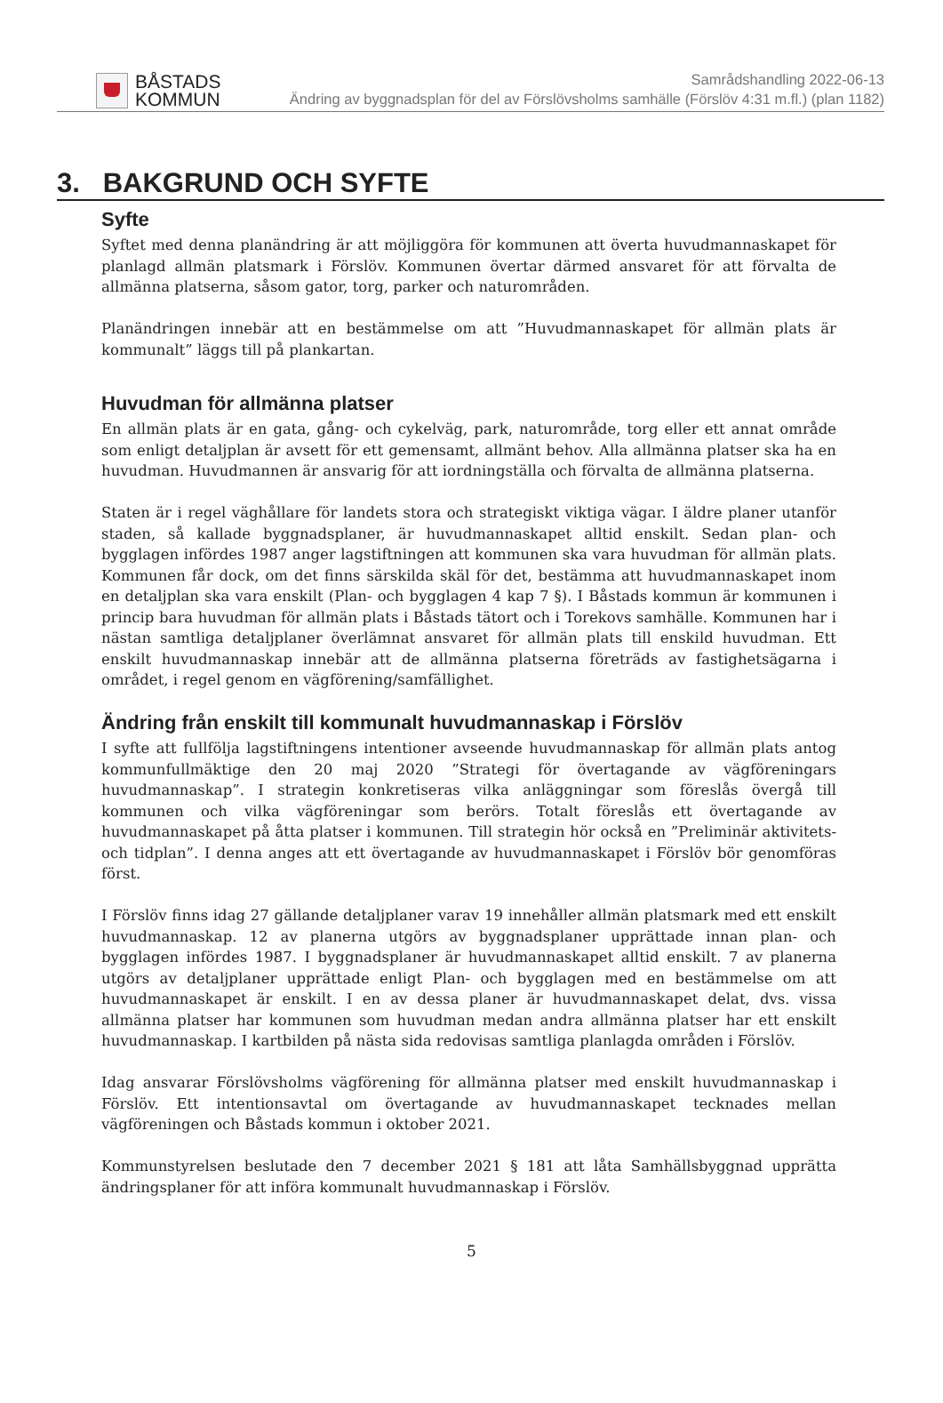BÅSTADS
KOMMUN
Samrådshandling 2022-06-13
Ändring av byggnadsplan för del av Förslövsholms samhälle (Förslöv 4:31 m.fl.) (plan 1182)
3. BAKGRUND OCH SYFTE
Syfte
Syftet med denna planändring är att möjliggöra för kommunen att överta huvudmannaskapet för planlagd allmän platsmark i Förslöv. Kommunen övertar därmed ansvaret för att förvalta de allmänna platserna, såsom gator, torg, parker och naturområden.
Planändringen innebär att en bestämmelse om att ”Huvudmannaskapet för allmän plats är kommunalt” läggs till på plankartan.
Huvudman för allmänna platser
En allmän plats är en gata, gång- och cykelväg, park, naturområde, torg eller ett annat område som enligt detaljplan är avsett för ett gemensamt, allmänt behov. Alla allmänna platser ska ha en huvudman. Huvudmannen är ansvarig för att iordningställa och förvalta de allmänna platserna.
Staten är i regel väghållare för landets stora och strategiskt viktiga vägar. I äldre planer utanför staden, så kallade byggnadsplaner, är huvudmannaskapet alltid enskilt. Sedan plan- och bygglagen infördes 1987 anger lagstiftningen att kommunen ska vara huvudman för allmän plats. Kommunen får dock, om det finns särskilda skäl för det, bestämma att huvudmannaskapet inom en detaljplan ska vara enskilt (Plan- och bygglagen 4 kap 7 §). I Båstads kommun är kommunen i princip bara huvudman för allmän plats i Båstads tätort och i Torekovs samhälle. Kommunen har i nästan samtliga detaljplaner överlämnat ansvaret för allmän plats till enskild huvudman. Ett enskilt huvudmannaskap innebär att de allmänna platserna företräds av fastighetsägarna i området, i regel genom en vägförening/samfällighet.
Ändring från enskilt till kommunalt huvudmannaskap i Förslöv
I syfte att fullfölja lagstiftningens intentioner avseende huvudmannaskap för allmän plats antog kommunfullmäktige den 20 maj 2020 ”Strategi för övertagande av vägföreningars huvudmannaskap”. I strategin konkretiseras vilka anläggningar som föreslås övergå till kommunen och vilka vägföreningar som berörs. Totalt föreslås ett övertagande av huvudmannaskapet på åtta platser i kommunen. Till strategin hör också en ”Preliminär aktivitets- och tidplan”. I denna anges att ett övertagande av huvudmannaskapet i Förslöv bör genomföras först.
I Förslöv finns idag 27 gällande detaljplaner varav 19 innehåller allmän platsmark med ett enskilt huvudmannaskap. 12 av planerna utgörs av byggnadsplaner upprättade innan plan- och bygglagen infördes 1987. I byggnadsplaner är huvudmannaskapet alltid enskilt. 7 av planerna utgörs av detaljplaner upprättade enligt Plan- och bygglagen med en bestämmelse om att huvudmannaskapet är enskilt. I en av dessa planer är huvudmannaskapet delat, dvs. vissa allmänna platser har kommunen som huvudman medan andra allmänna platser har ett enskilt huvudmannaskap. I kartbilden på nästa sida redovisas samtliga planlagda områden i Förslöv.
Idag ansvarar Förslövsholms vägförening för allmänna platser med enskilt huvudmannaskap i Förslöv. Ett intentionsavtal om övertagande av huvudmannaskapet tecknades mellan vägföreningen och Båstads kommun i oktober 2021.
Kommunstyrelsen beslutade den 7 december 2021 § 181 att låta Samhällsbyggnad upprätta ändringsplaner för att införa kommunalt huvudmannaskap i Förslöv.
5